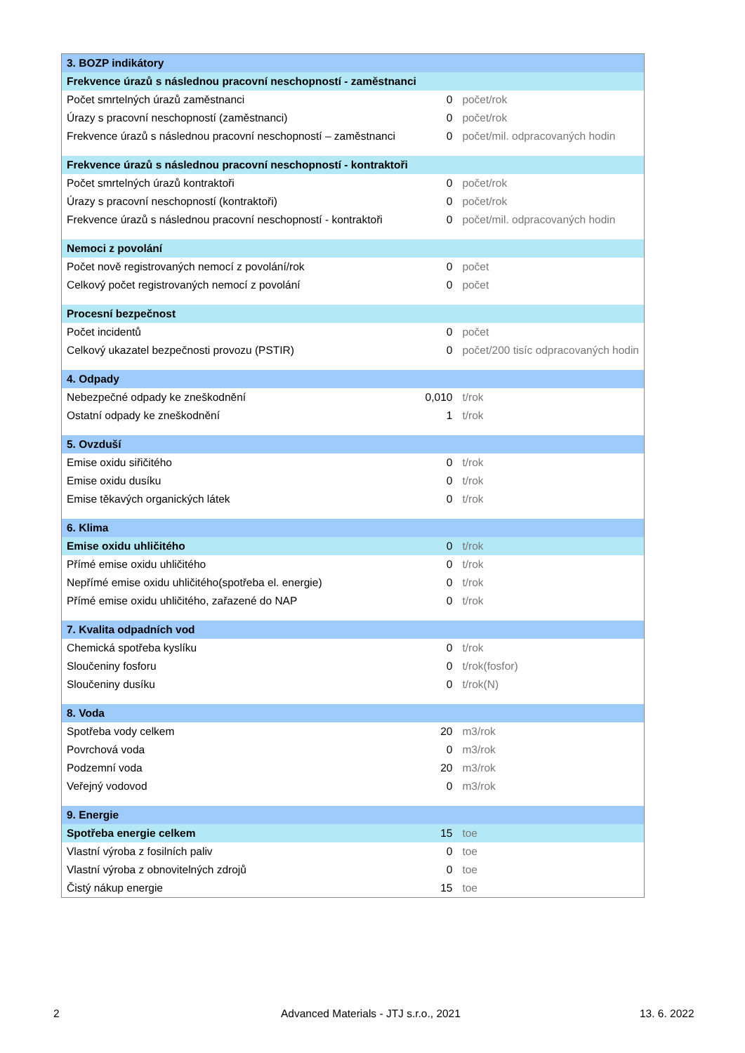| 3. BOZP indikátory | | |
| Frekvence úrazů s následnou pracovní neschopností - zaměstnanci | | |
| Počet smrtelných úrazů zaměstnanci | 0 | počet/rok |
| Úrazy s pracovní neschopností (zaměstnanci) | 0 | počet/rok |
| Frekvence úrazů s následnou pracovní neschopností – zaměstnanci | 0 | počet/mil. odpracovaných hodin |
| Frekvence úrazů s následnou pracovní neschopností - kontraktoři | | |
| Počet smrtelných úrazů kontraktoři | 0 | počet/rok |
| Úrazy s pracovní neschopností (kontraktoři) | 0 | počet/rok |
| Frekvence úrazů s následnou pracovní neschopností - kontraktoři | 0 | počet/mil. odpracovaných hodin |
| Nemoci z povolání | | |
| Počet nově registrovaných nemocí z povolání/rok | 0 | počet |
| Celkový počet registrovaných nemocí z povolání | 0 | počet |
| Procesní bezpečnost | | |
| Počet incidentů | 0 | počet |
| Celkový ukazatel bezpečnosti provozu (PSTIR) | 0 | počet/200 tisíc odpracovaných hodin |
| 4. Odpady | | |
| Nebezpečné odpady ke zneškodnění | 0,010 | t/rok |
| Ostatní odpady ke zneškodnění | 1 | t/rok |
| 5. Ovzduší | | |
| Emise oxidu siřičitého | 0 | t/rok |
| Emise oxidu dusíku | 0 | t/rok |
| Emise těkavých organických látek | 0 | t/rok |
| 6. Klima | | |
| Emise oxidu uhličitého | 0 | t/rok |
| Přímé emise oxidu uhličitého | 0 | t/rok |
| Nepřímé emise oxidu uhličitého(spotřeba el. energie) | 0 | t/rok |
| Přímé emise oxidu uhličitého, zařazené do NAP | 0 | t/rok |
| 7. Kvalita odpadních vod | | |
| Chemická spotřeba kyslíku | 0 | t/rok |
| Sloučeniny fosforu | 0 | t/rok(fosfor) |
| Sloučeniny dusíku | 0 | t/rok(N) |
| 8. Voda | | |
| Spotřeba vody celkem | 20 | m3/rok |
| Povrchová voda | 0 | m3/rok |
| Podzemní voda | 20 | m3/rok |
| Veřejný vodovod | 0 | m3/rok |
| 9. Energie | | |
| Spotřeba energie celkem | 15 | toe |
| Vlastní výroba z fosilních paliv | 0 | toe |
| Vlastní výroba z obnovitelných zdrojů | 0 | toe |
| Čistý nákup energie | 15 | toe |
2
Advanced Materials - JTJ s.r.o., 2021
13. 6. 2022